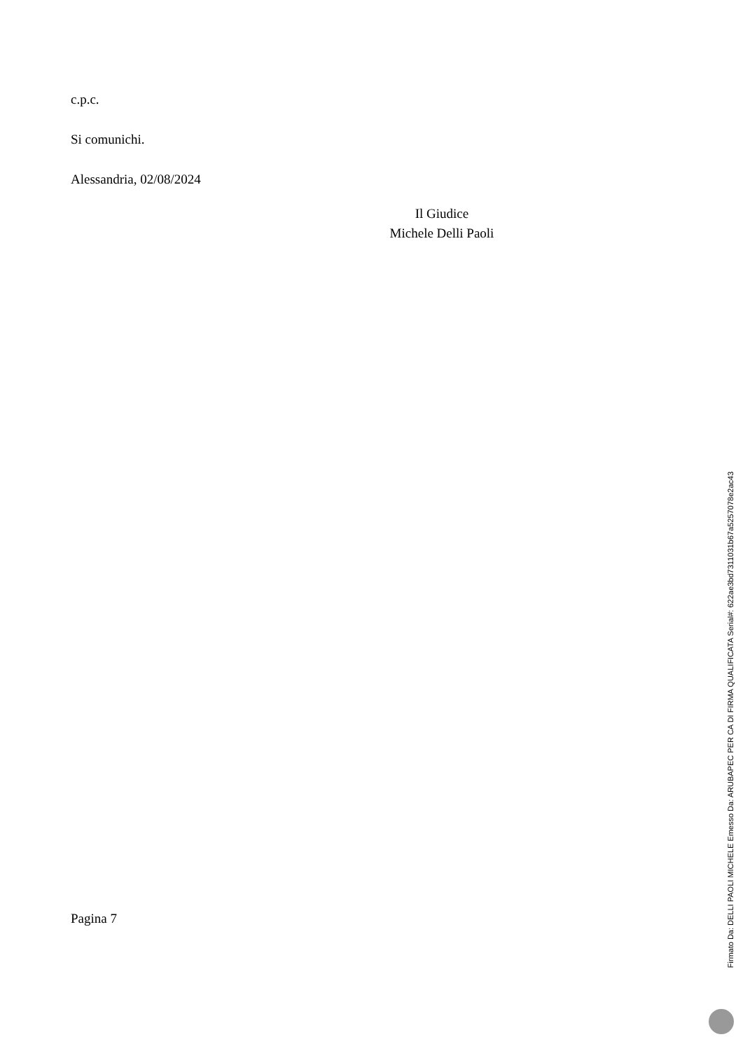c.p.c.
Si comunichi.
Alessandria, 02/08/2024
Il Giudice
Michele Delli Paoli
Pagina 7
Firmato Da: DELLI PAOLI MICHELE Emesso Da: ARUBAPEC PER CA DI FIRMA QUALIFICATA Serial#: 622ae3bd7311031b67a5257078e2ac43